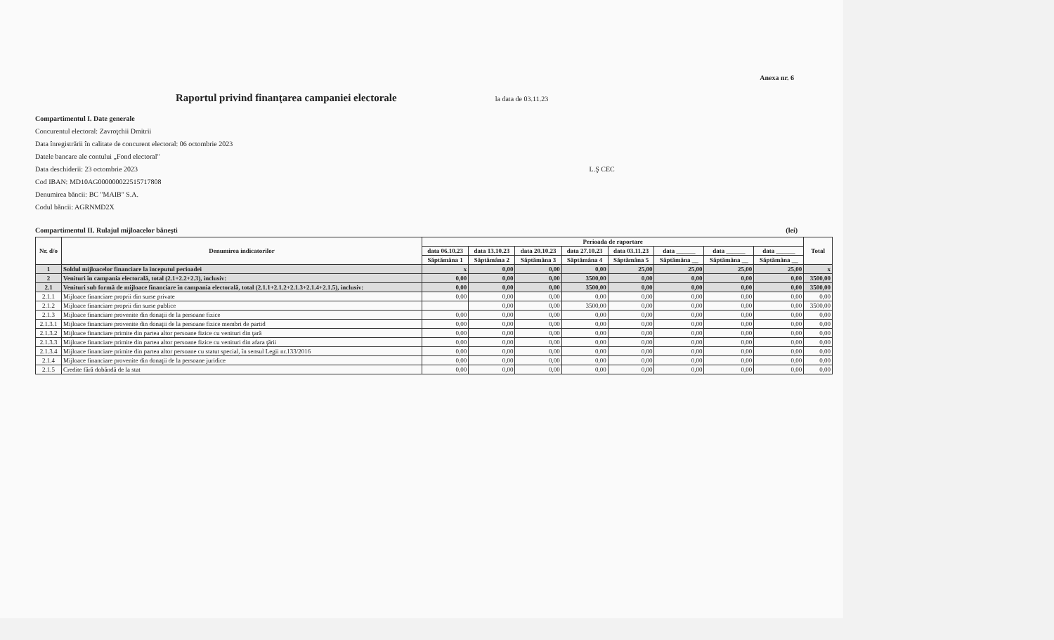Anexa nr. 6
Raportul privind finanţarea campaniei electorale
la data de 03.11.23
Compartimentul I. Date generale
Concurentul electoral: Zavroţchii Dmitrii
Data înregistrării în calitate de concurent electoral: 06 octombrie 2023
Datele bancare ale contului „Fond electoral"
Data deschiderii: 23 octombrie 2023 L.Ş CEC
Cod IBAN: MD10AG000000022515717808
Denumirea băncii: BC "MAIB" S.A.
Codul băncii: AGRNMD2X
Compartimentul II. Rulajul mijloacelor băneşti (lei)
| Nr. d/o | Denumirea indicatorilor | Perioada de raportare | | | | | | | | Total |
| --- | --- | --- | --- | --- | --- | --- | --- | --- | --- | --- |
| | | data 06.10.23 | data 13.10.23 | data 20.10.23 | data 27.10.23 | data 03.11.23 | data ______ | data ______ | data ______ | |
| | | Săptămâna 1 | Săptămâna 2 | Săptămâna 3 | Săptămâna 4 | Săptămâna 5 | Săptămâna __ | Săptămâna __ | Săptămâna __ | |
| 1 | Soldul mijloacelor financiare la începutul perioadei | x | 0,00 | 0,00 | 0,00 | 25,00 | 25,00 | 25,00 | 25,00 | x |
| 2 | Venituri în campania electorală, total (2.1+2.2+2.3), inclusiv: | 0,00 | 0,00 | 0,00 | 3500,00 | 0,00 | 0,00 | 0,00 | 0,00 | 3500,00 |
| 2.1 | Venituri sub formă de mijloace financiare în campania electorală, total (2.1.1+2.1.2+2.1.3+2.1.4+2.1.5), inclusiv: | 0,00 | 0,00 | 0,00 | 3500,00 | 0,00 | 0,00 | 0,00 | 0,00 | 3500,00 |
| 2.1.1 | Mijloace financiare proprii din surse private | 0,00 | 0,00 | 0,00 | 0,00 | 0,00 | 0,00 | 0,00 | 0,00 | 0,00 |
| 2.1.2 | Mijloace financiare proprii din surse publice | | 0,00 | 0,00 | 3500,00 | 0,00 | 0,00 | 0,00 | 0,00 | 3500,00 |
| 2.1.3 | Mijloace financiare provenite din donaţii de la persoane fizice | 0,00 | 0,00 | 0,00 | 0,00 | 0,00 | 0,00 | 0,00 | 0,00 | 0,00 |
| 2.1.3.1 | Mijloace financiare provenite din donaţii de la persoane fizice membri de partid | 0,00 | 0,00 | 0,00 | 0,00 | 0,00 | 0,00 | 0,00 | 0,00 | 0,00 |
| 2.1.3.2 | Mijloace financiare primite din partea altor persoane fizice cu venituri din ţară | 0,00 | 0,00 | 0,00 | 0,00 | 0,00 | 0,00 | 0,00 | 0,00 | 0,00 |
| 2.1.3.3 | Mijloace financiare primite din partea altor persoane fizice cu venituri din afara ţării | 0,00 | 0,00 | 0,00 | 0,00 | 0,00 | 0,00 | 0,00 | 0,00 | 0,00 |
| 2.1.3.4 | Mijloace financiare primite din partea altor persoane cu statut special, în sensul Legii nr.133/2016 | 0,00 | 0,00 | 0,00 | 0,00 | 0,00 | 0,00 | 0,00 | 0,00 | 0,00 |
| 2.1.4 | Mijloace financiare provenite din donaţii de la persoane juridice | 0,00 | 0,00 | 0,00 | 0,00 | 0,00 | 0,00 | 0,00 | 0,00 | 0,00 |
| 2.1.5 | Credite fără dobândă de la stat | 0,00 | 0,00 | 0,00 | 0,00 | 0,00 | 0,00 | 0,00 | 0,00 | 0,00 |